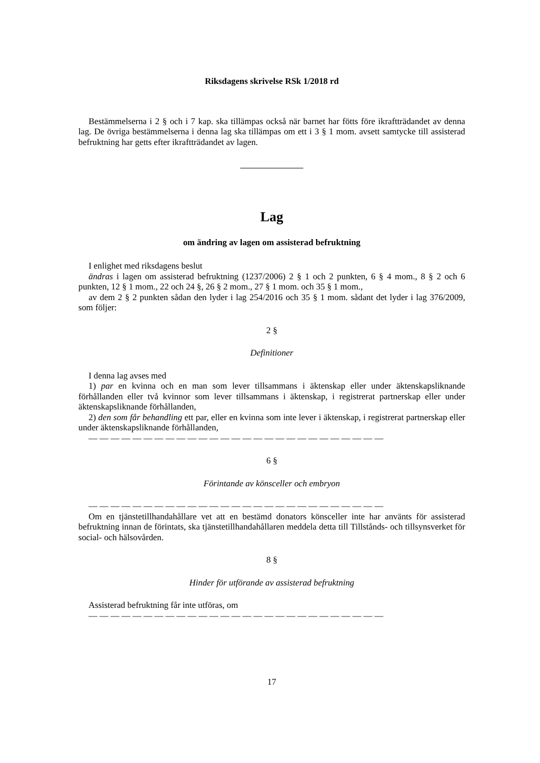Riksdagens skrivelse RSk 1/2018 rd
Bestämmelserna i 2 § och i 7 kap. ska tillämpas också när barnet har fötts före ikraftträdandet av denna lag. De övriga bestämmelserna i denna lag ska tillämpas om ett i 3 § 1 mom. avsett samtycke till assisterad befruktning har getts efter ikraftträdandet av lagen.
Lag
om ändring av lagen om assisterad befruktning
I enlighet med riksdagens beslut
ändras i lagen om assisterad befruktning (1237/2006) 2 § 1 och 2 punkten, 6 § 4 mom., 8 § 2 och 6 punkten, 12 § 1 mom., 22 och 24 §, 26 § 2 mom., 27 § 1 mom. och 35 § 1 mom.,
av dem 2 § 2 punkten sådan den lyder i lag 254/2016 och 35 § 1 mom. sådant det lyder i lag 376/2009, som följer:
2 §
Definitioner
I denna lag avses med
1) par en kvinna och en man som lever tillsammans i äktenskap eller under äktenskapsliknande förhållanden eller två kvinnor som lever tillsammans i äktenskap, i registrerat partnerskap eller under äktenskapsliknande förhållanden,
2) den som får behandling ett par, eller en kvinna som inte lever i äktenskap, i registrerat partnerskap eller under äktenskapsliknande förhållanden,
— — — — — — — — — — — — — — — — — — — — — — — — — — —
6 §
Förintande av könsceller och embryon
— — — — — — — — — — — — — — — — — — — — — — — — — — —
Om en tjänstetillhandahållare vet att en bestämd donators könsceller inte har använts för assisterad befruktning innan de förintats, ska tjänstetillhandahållaren meddela detta till Tillstånds- och tillsynsverket för social- och hälsovården.
8 §
Hinder för utförande av assisterad befruktning
Assisterad befruktning får inte utföras, om
— — — — — — — — — — — — — — — — — — — — — — — — — — —
17